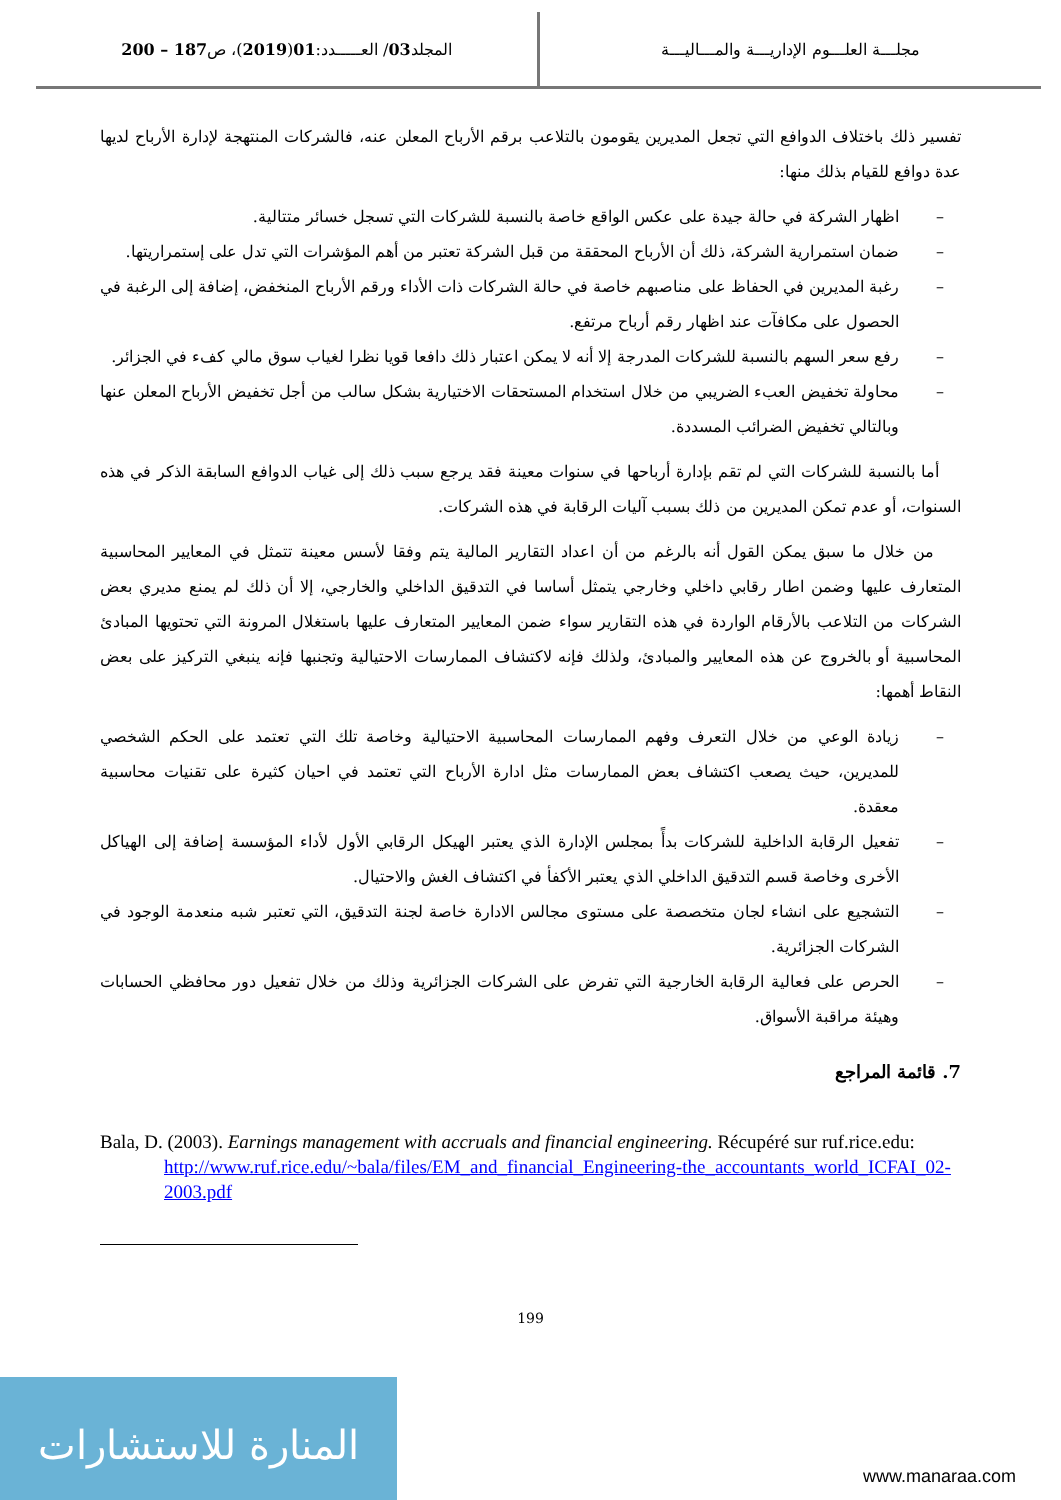مجلـــة العلـــوم الإداريـــة والمـــاليـــة
المجلد 03 / العـــــدد: 01 (2019)، ص 187 – 200
تفسير ذلك باختلاف الدوافع التي تجعل المديرين يقومون بالتلاعب برقم الأرباح المعلن عنه، فالشركات المنتهجة لإدارة الأرباح لديها عدة دوافع للقيام بذلك منها:
اظهار الشركة في حالة جيدة على عكس الواقع خاصة بالنسبة للشركات التي تسجل خسائر متتالية.
ضمان استمرارية الشركة، ذلك أن الأرباح المحققة من قبل الشركة تعتبر من أهم المؤشرات التي تدل على إستمراريتها.
رغبة المديرين في الحفاظ على مناصبهم خاصة في حالة الشركات ذات الأداء ورقم الأرباح المنخفض، إضافة إلى الرغبة في الحصول على مكافآت عند اظهار رقم أرباح مرتفع.
رفع سعر السهم بالنسبة للشركات المدرجة إلا أنه لا يمكن اعتبار ذلك دافعا قويا نظرا لغياب سوق مالي كفء في الجزائر.
محاولة تخفيض العبء الضريبي من خلال استخدام المستحقات الاختيارية بشكل سالب من أجل تخفيض الأرباح المعلن عنها وبالتالي تخفيض الضرائب المسددة.
أما بالنسبة للشركات التي لم تقم بإدارة أرباحها في سنوات معينة فقد يرجع سبب ذلك إلى غياب الدوافع السابقة الذكر في هذه السنوات، أو عدم تمكن المديرين من ذلك بسبب آليات الرقابة في هذه الشركات.
من خلال ما سبق يمكن القول أنه بالرغم من أن اعداد التقارير المالية يتم وفقا لأسس معينة تتمثل في المعايير المحاسبية المتعارف عليها وضمن اطار رقابي داخلي وخارجي يتمثل أساسا في التدقيق الداخلي والخارجي، إلا أن ذلك لم يمنع مديري بعض الشركات من التلاعب بالأرقام الواردة في هذه التقارير سواء ضمن المعايير المتعارف عليها باستغلال المرونة التي تحتويها المبادئ المحاسبية أو بالخروج عن هذه المعايير والمبادئ، ولذلك فإنه لاكتشاف الممارسات الاحتيالية وتجنبها فإنه ينبغي التركيز على بعض النقاط أهمها:
زيادة الوعي من خلال التعرف وفهم الممارسات المحاسبية الاحتيالية وخاصة تلك التي تعتمد على الحكم الشخصي للمديرين، حيث يصعب اكتشاف بعض الممارسات مثل ادارة الأرباح التي تعتمد في احيان كثيرة على تقنيات محاسبية معقدة.
تفعيل الرقابة الداخلية للشركات بدأً بمجلس الإدارة الذي يعتبر الهيكل الرقابي الأول لأداء المؤسسة إضافة إلى الهياكل الأخرى وخاصة قسم التدقيق الداخلي الذي يعتبر الأكفأ في اكتشاف الغش والاحتيال.
التشجيع على انشاء لجان متخصصة على مستوى مجالس الادارة خاصة لجنة التدقيق، التي تعتبر شبه منعدمة الوجود في الشركات الجزائرية.
الحرص على فعالية الرقابة الخارجية التي تفرض على الشركات الجزائرية وذلك من خلال تفعيل دور محافظي الحسابات وهيئة مراقبة الأسواق.
7. قائمة المراجع
Bala, D. (2003). Earnings management with accruals and financial engineering. Récupéré sur ruf.rice.edu: http://www.ruf.rice.edu/~bala/files/EM_and_financial_Engineering-the_accountants_world_ICFAI_02-2003.pdf
199
المنارة للاستشارات
www.manaraa.com